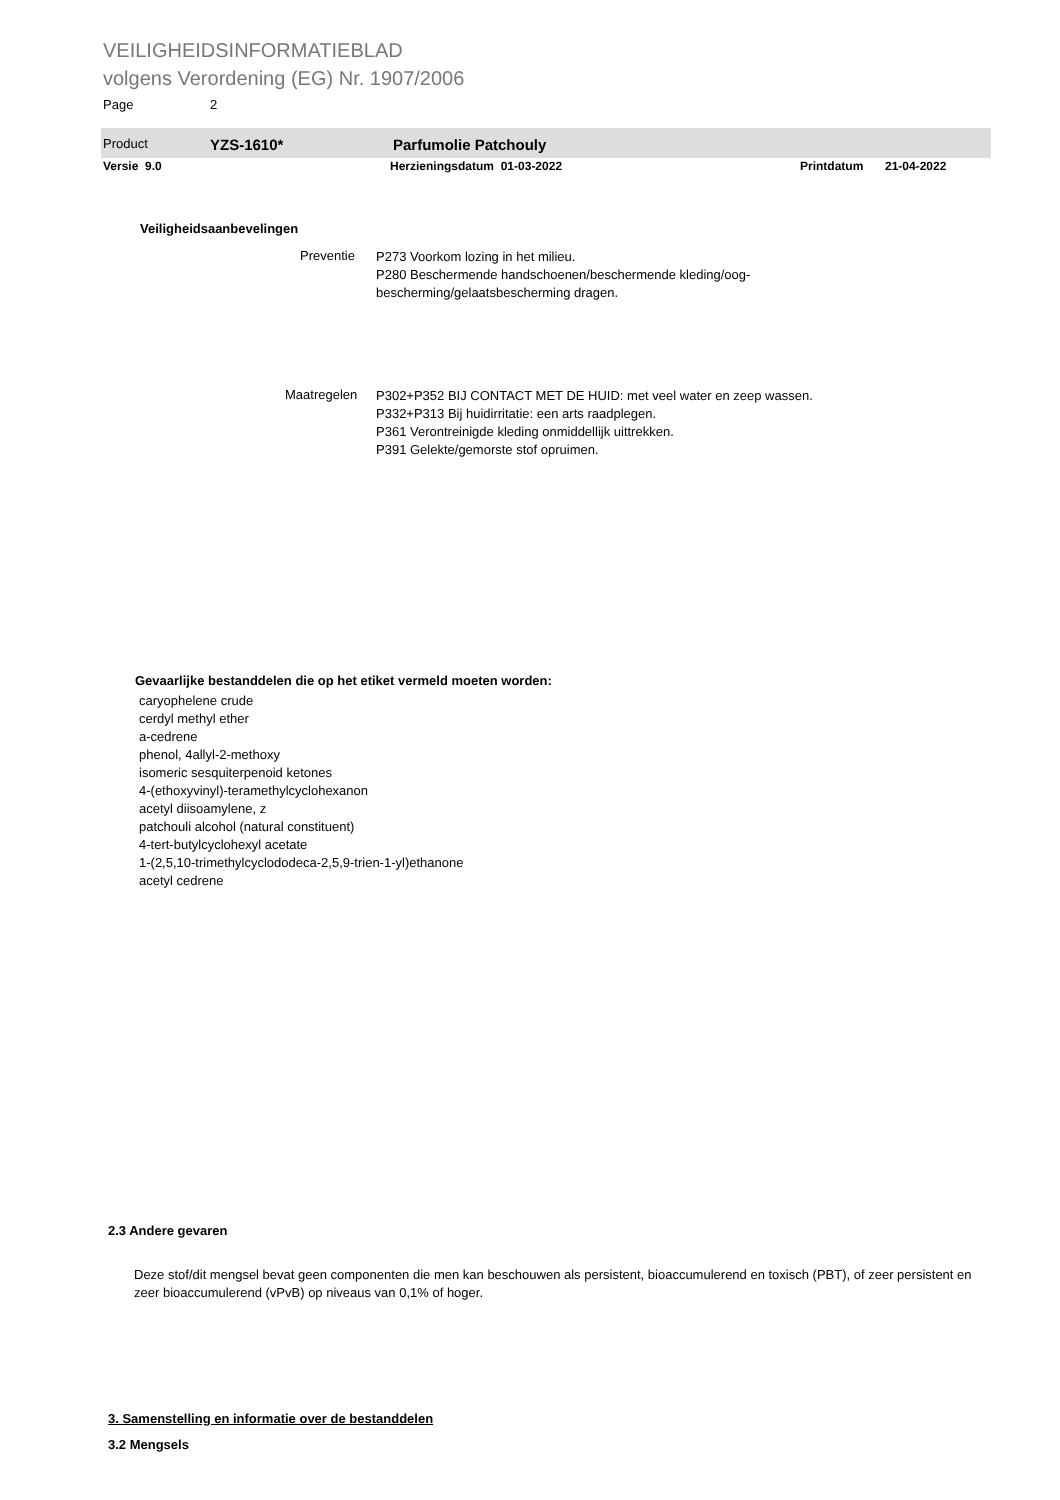VEILIGHEIDSINFORMATIEBLAD
volgens Verordening (EG) Nr. 1907/2006
Page 2
Product YZS-1610* Parfumolie Patchouly
Versie 9.0 Herzieningsdatum 01-03-2022 Printdatum 21-04-2022
Veiligheidsaanbevelingen
Preventie
P273 Voorkom lozing in het milieu.
P280 Beschermende handschoenen/beschermende kleding/oog-bescherming/gelaatsbescherming dragen.
Maatregelen
P302+P352 BIJ CONTACT MET DE HUID: met veel water en zeep wassen.
P332+P313 Bij huidirritatie: een arts raadplegen.
P361 Verontreinigde kleding onmiddellijk uittrekken.
P391 Gelekte/gemorste stof opruimen.
Gevaarlijke bestanddelen die op het etiket vermeld moeten worden:
caryophelene crude
cerdyl methyl ether
a-cedrene
phenol, 4allyl-2-methoxy
isomeric sesquiterpenoid ketones
4-(ethoxyvinyl)-teramethylcyclohexanon
acetyl diisoamylene, z
patchouli alcohol (natural constituent)
4-tert-butylcyclohexyl acetate
1-(2,5,10-trimethylcyclododeca-2,5,9-trien-1-yl)ethanone
acetyl cedrene
2.3 Andere gevaren
Deze stof/dit mengsel bevat geen componenten die men kan beschouwen als persistent, bioaccumulerend en toxisch (PBT), of zeer persistent en zeer bioaccumulerend (vPvB) op niveaus van 0,1% of hoger.
3. Samenstelling en informatie over de bestanddelen
3.2 Mengsels